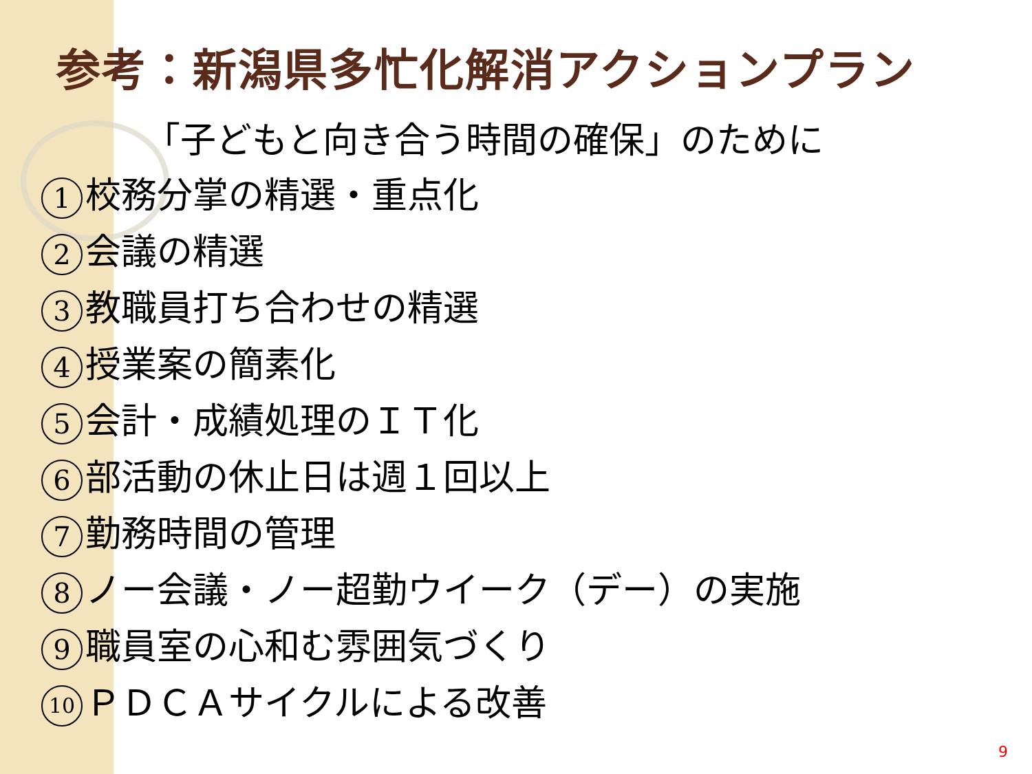参考：新潟県多忙化解消アクションプラン
「子どもと向き合う時間の確保」のために
1 校務分掌の精選・重点化
2 会議の精選
3 教職員打ち合わせの精選
4 授業案の簡素化
5 会計・成績処理のＩＴ化
6 部活動の休止日は週１回以上
7 勤務時間の管理
8 ノー会議・ノー超勤ウイーク（デー）の実施
9 職員室の心和む雰囲気づくり
10 ＰＤＣＡサイクルによる改善
9